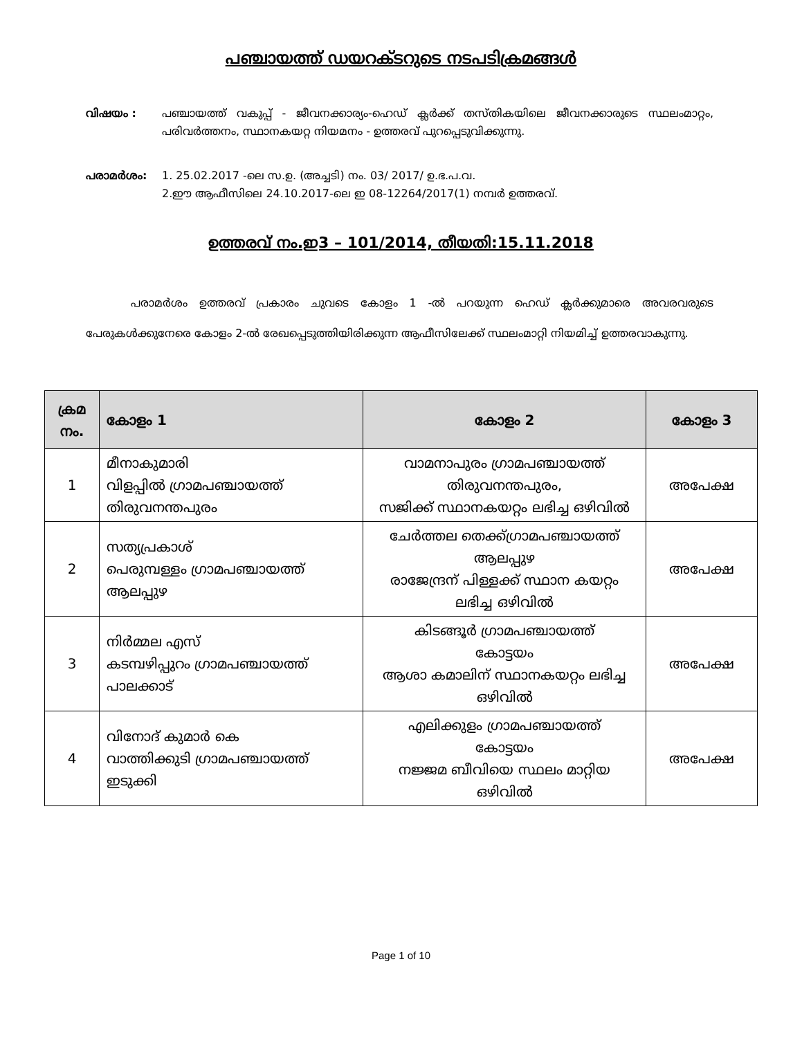പഞ്ചായത്ത് ഡയറക്ടറുടെ നടപടിക്രമങ്ങൾ
വിഷയം : പഞ്ചായത്ത് വകുപ്പ് - ജീവനക്കാര്യം-ഹെഡ് ക്ലർക്ക് തസ്തികയിലെ ജീവനക്കാരുടെ സ്ഥലംമാറ്റം, പരിവർത്തനം, സ്ഥാനകയറ്റ നിയമനം - ഉത്തരവ് പുറപ്പെടുവിക്കുന്നു.
പരാമർശം: 1. 25.02.2017 -ലെ സ.ഉ. (അച്ചടി) നം. 03/ 2017/ ഉ.ഭ.പ.വ.
2.ഈ ആഫീസിലെ 24.10.2017-ലെ ഇ 08-12264/2017(1) നമ്പർ ഉത്തരവ്.
ഉത്തരവ് നം.ഇ3 – 101/2014, തീയതി:15.11.2018
പരാമർശം ഉത്തരവ് പ്രകാരം ചുവടെ കോളം 1 -ൽ പറയുന്ന ഹെഡ് ക്ലർക്കുമാരെ അവരവരുടെ പേരുകൾക്കുനേരെ കോളം 2-ൽ രേഖപ്പെടുത്തിയിരിക്കുന്ന ആഫീസിലേക്ക് സ്ഥലംമാറ്റി നിയമിച്ച് ഉത്തരവാകുന്നു.
| ക്രമ നം. | കോളം 1 | കോളം 2 | കോളം 3 |
| --- | --- | --- | --- |
| 1 | മീനാകുമാരി വിളപ്പിൽ ഗ്രാമപഞ്ചായത്ത് തിരുവനന്തപുരം | വാമനാപുരം ഗ്രാമപഞ്ചായത്ത് തിരുവനന്തപുരം, സജിക്ക് സ്ഥാനകയറ്റം ലഭിച്ച ഒഴിവിൽ | അപേക്ഷ |
| 2 | സത്യപ്രകാശ് പെരുമ്പള്ളം ഗ്രാമപഞ്ചായത്ത് ആലപ്പുഴ | ചേർത്തല തെക്ക്ഗ്രാമപഞ്ചായത്ത് ആലപ്പുഴ രാജേന്ദ്രന് പിള്ളക്ക് സ്ഥാന കയറ്റം ലഭിച്ച ഒഴിവിൽ | അപേക്ഷ |
| 3 | നിർമ്മല എസ് കടമ്പഴിപ്പുറം ഗ്രാമപഞ്ചായത്ത് പാലക്കാട് | കിടങ്ങൂർ ഗ്രാമപഞ്ചായത്ത് കോട്ടയം ആശാ കമാലിന് സ്ഥാനകയറ്റം ലഭിച്ച ഒഴിവിൽ | അപേക്ഷ |
| 4 | വിനോദ് കുമാർ കെ വാത്തിക്കുടി ഗ്രാമപഞ്ചായത്ത് ഇടുക്കി | എലിക്കുളം ഗ്രാമപഞ്ചായത്ത് കോട്ടയം നജ്ജമ ബീവിയെ സ്ഥലം മാറ്റിയ ഒഴിവിൽ | അപേക്ഷ |
Page 1 of 10